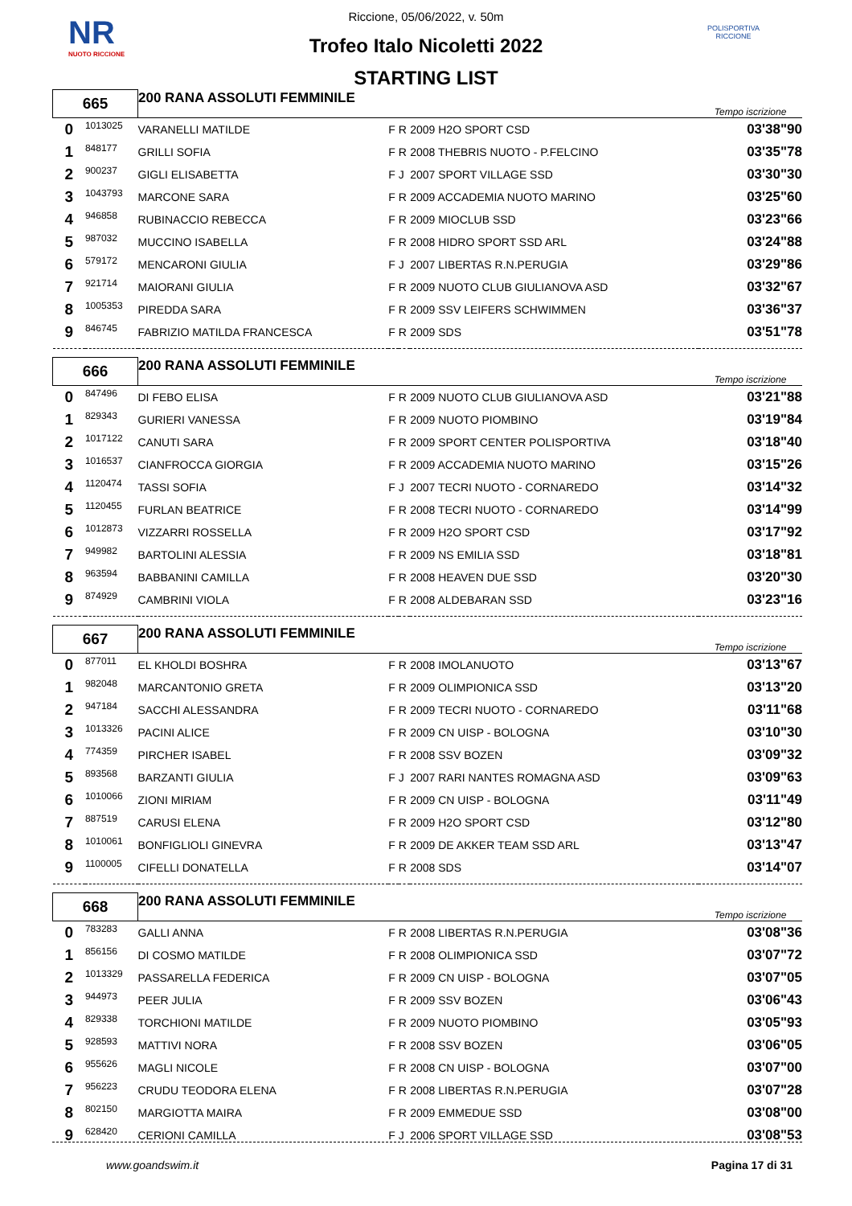NR
NUOTO RICCIONE
POLISPORTIVA RICCIONE
Riccione, 05/06/2022, v. 50m
Trofeo Italo Nicoletti 2022
STARTING LIST
| 665 | | 200 RANA ASSOLUTI FEMMINILE | | | | Tempo iscrizione | |
| 0 | 1013025 | VARANELLI MATILDE | F | R | 2009 H2O SPORT CSD | | 03'38"90 |
| 1 | 848177 | GRILLI SOFIA | F | R | 2008 THEBRIS NUOTO - P.FELCINO | | 03'35"78 |
| 2 | 900237 | GIGLI ELISABETTA | F | J | 2007 SPORT VILLAGE SSD | | 03'30"30 |
| 3 | 1043793 | MARCONE SARA | F | R | 2009 ACCADEMIA NUOTO MARINO | | 03'25"60 |
| 4 | 946858 | RUBINACCIO REBECCA | F | R | 2009 MIOCLUB SSD | | 03'23"66 |
| 5 | 987032 | MUCCINO ISABELLA | F | R | 2008 HIDRO SPORT SSD ARL | | 03'24"88 |
| 6 | 579172 | MENCARONI GIULIA | F | J | 2007 LIBERTAS R.N.PERUGIA | | 03'29"86 |
| 7 | 921714 | MAIORANI GIULIA | F | R | 2009 NUOTO CLUB GIULIANOVA ASD | | 03'32"67 |
| 8 | 1005353 | PIREDDA SARA | F | R | 2009 SSV LEIFERS SCHWIMMEN | | 03'36"37 |
| 9 | 846745 | FABRIZIO MATILDA FRANCESCA | F | R | 2009 SDS | | 03'51"78 |
| 666 | | 200 RANA ASSOLUTI FEMMINILE | | | | Tempo iscrizione | |
| 0 | 847496 | DI FEBO ELISA | F | R | 2009 NUOTO CLUB GIULIANOVA ASD | | 03'21"88 |
| 1 | 829343 | GURIERI VANESSA | F | R | 2009 NUOTO PIOMBINO | | 03'19"84 |
| 2 | 1017122 | CANUTI SARA | F | R | 2009 SPORT CENTER POLISPORTIVA | | 03'18"40 |
| 3 | 1016537 | CIANFROCCA GIORGIA | F | R | 2009 ACCADEMIA NUOTO MARINO | | 03'15"26 |
| 4 | 1120474 | TASSI SOFIA | F | J | 2007 TECRI NUOTO - CORNAREDO | | 03'14"32 |
| 5 | 1120455 | FURLAN BEATRICE | F | R | 2008 TECRI NUOTO - CORNAREDO | | 03'14"99 |
| 6 | 1012873 | VIZZARRI ROSSELLA | F | R | 2009 H2O SPORT CSD | | 03'17"92 |
| 7 | 949982 | BARTOLINI ALESSIA | F | R | 2009 NS EMILIA SSD | | 03'18"81 |
| 8 | 963594 | BABBANINI CAMILLA | F | R | 2008 HEAVEN DUE SSD | | 03'20"30 |
| 9 | 874929 | CAMBRINI VIOLA | F | R | 2008 ALDEBARAN SSD | | 03'23"16 |
| 667 | | 200 RANA ASSOLUTI FEMMINILE | | | | Tempo iscrizione | |
| 0 | 877011 | EL KHOLDI BOSHRA | F | R | 2008 IMOLANUOTO | | 03'13"67 |
| 1 | 982048 | MARCANTONIO GRETA | F | R | 2009 OLIMPIONICA SSD | | 03'13"20 |
| 2 | 947184 | SACCHI ALESSANDRA | F | R | 2009 TECRI NUOTO - CORNAREDO | | 03'11"68 |
| 3 | 1013326 | PACINI ALICE | F | R | 2009 CN UISP - BOLOGNA | | 03'10"30 |
| 4 | 774359 | PIRCHER ISABEL | F | R | 2008 SSV BOZEN | | 03'09"32 |
| 5 | 893568 | BARZANTI GIULIA | F | J | 2007 RARI NANTES ROMAGNA ASD | | 03'09"63 |
| 6 | 1010066 | ZIONI MIRIAM | F | R | 2009 CN UISP - BOLOGNA | | 03'11"49 |
| 7 | 887519 | CARUSI ELENA | F | R | 2009 H2O SPORT CSD | | 03'12"80 |
| 8 | 1010061 | BONFIGLIOLI GINEVRA | F | R | 2009 DE AKKER TEAM SSD ARL | | 03'13"47 |
| 9 | 1100005 | CIFELLI DONATELLA | F | R | 2008 SDS | | 03'14"07 |
| 668 | | 200 RANA ASSOLUTI FEMMINILE | | | | Tempo iscrizione | |
| 0 | 783283 | GALLI ANNA | F | R | 2008 LIBERTAS R.N.PERUGIA | | 03'08"36 |
| 1 | 856156 | DI COSMO MATILDE | F | R | 2008 OLIMPIONICA SSD | | 03'07"72 |
| 2 | 1013329 | PASSARELLA FEDERICA | F | R | 2009 CN UISP - BOLOGNA | | 03'07"05 |
| 3 | 944973 | PEER JULIA | F | R | 2009 SSV BOZEN | | 03'06"43 |
| 4 | 829338 | TORCHIONI MATILDE | F | R | 2009 NUOTO PIOMBINO | | 03'05"93 |
| 5 | 928593 | MATTIVI NORA | F | R | 2008 SSV BOZEN | | 03'06"05 |
| 6 | 955626 | MAGLI NICOLE | F | R | 2008 CN UISP - BOLOGNA | | 03'07"00 |
| 7 | 956223 | CRUDU TEODORA ELENA | F | R | 2008 LIBERTAS R.N.PERUGIA | | 03'07"28 |
| 8 | 802150 | MARGIOTTA MAIRA | F | R | 2009 EMMEDUE SSD | | 03'08"00 |
| 9 | 628420 | CERIONI CAMILLA | F | J | 2006 SPORT VILLAGE SSD | | 03'08"53 |
www.goandswim.it Pagina 17 di 31